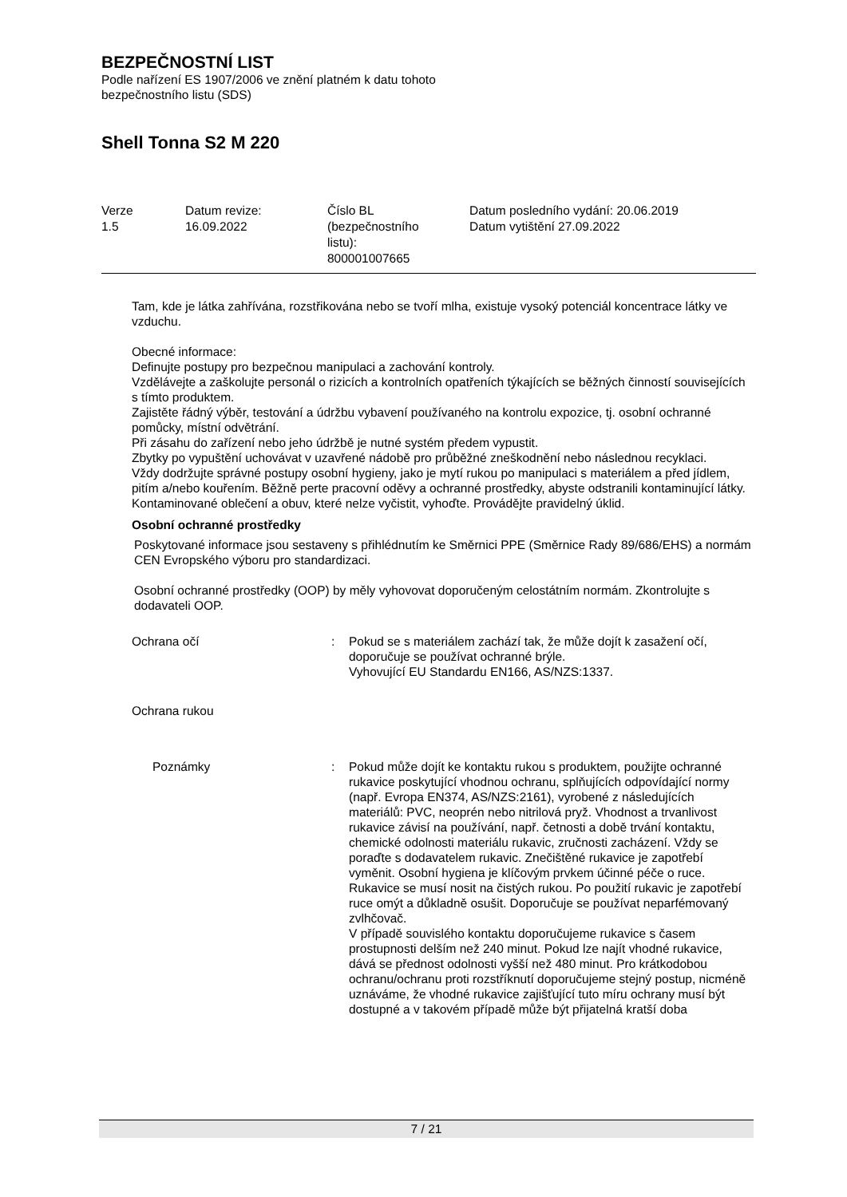BEZPEČNOSTNÍ LIST
Podle nařízení ES 1907/2006 ve znění platném k datu tohoto
bezpečnostního listu (SDS)
Shell Tonna S2 M 220
| Verze 1.5 | Datum revize: 16.09.2022 | Číslo BL (bezpečnostního listu): 800001007665 | Datum posledního vydání: 20.06.2019 Datum vytištění 27.09.2022 |
Tam, kde je látka zahřívána, rozstřikována nebo se tvoří mlha, existuje vysoký potenciál koncentrace látky ve vzduchu.
Obecné informace:
Definujte postupy pro bezpečnou manipulaci a zachování kontroly.
Vzdělávejte a zaškolujte personál o rizicích a kontrolních opatřeních týkajících se běžných činností souvisejících s tímto produktem.
Zajistěte řádný výběr, testování a údržbu vybavení používaného na kontrolu expozice, tj. osobní ochranné pomůcky, místní odvětrání.
Při zásahu do zařízení nebo jeho údržbě je nutné systém předem vypustit.
Zbytky po vypuštění uchovávat v uzavřené nádobě pro průběžné zneškodnění nebo následnou recyklaci.
Vždy dodržujte správné postupy osobní hygieny, jako je mytí rukou po manipulaci s materiálem a před jídlem, pitím a/nebo kouřením. Běžně perte pracovní oděvy a ochranné prostředky, abyste odstranili kontaminující látky. Kontaminované oblečení a obuv, které nelze vyčistit, vyhoďte. Provádějte pravidelný úklid.
Osobní ochranné prostředky
Poskytované informace jsou sestaveny s přihlédnutím ke Směrnici PPE (Směrnice Rady 89/686/EHS) a normám CEN Evropského výboru pro standardizaci.
Osobní ochranné prostředky (OOP) by měly vyhovovat doporučeným celostátním normám. Zkontrolujte s dodavateli OOP.
| Ochrana očí | : | Pokud se s materiálem zachází tak, že může dojít k zasažení očí, doporučuje se používat ochranné brýle. Vyhovující EU Standardu EN166, AS/NZS:1337. |
| Ochrana rukou | | |
| Poznámky | : | Pokud může dojít ke kontaktu rukou s produktem, použijte ochranné rukavice poskytující vhodnou ochranu, splňujících odpovídající normy (např. Evropa EN374, AS/NZS:2161), vyrobené z následujících materiálů: PVC, neoprén nebo nitrilová pryž. Vhodnost a trvanlivost rukavice závisí na používání, např. četnosti a době trvání kontaktu, chemické odolnosti materiálu rukavic, zručnosti zacházení. Vždy se poraďte s dodavatelem rukavic. Znečištěné rukavice je zapotřebí vyměnit. Osobní hygiena je klíčovým prvkem účinné péče o ruce. Rukavice se musí nosit na čistých rukou. Po použití rukavic je zapotřebí ruce omýt a důkladně osušit. Doporučuje se používat neparfémovaný zvlhčovač. V případě souvislého kontaktu doporučujeme rukavice s časem prostupnosti delším než 240 minut. Pokud lze najít vhodné rukavice, dává se přednost odolnosti vyšší než 480 minut. Pro krátkodobou ochranu/ochranu proti rozstříknutí doporučujeme stejný postup, nicméně uznáváme, že vhodné rukavice zajišťující tuto míru ochrany musí být dostupné a v takovém případě může být přijatelná kratší doba |
7 / 21